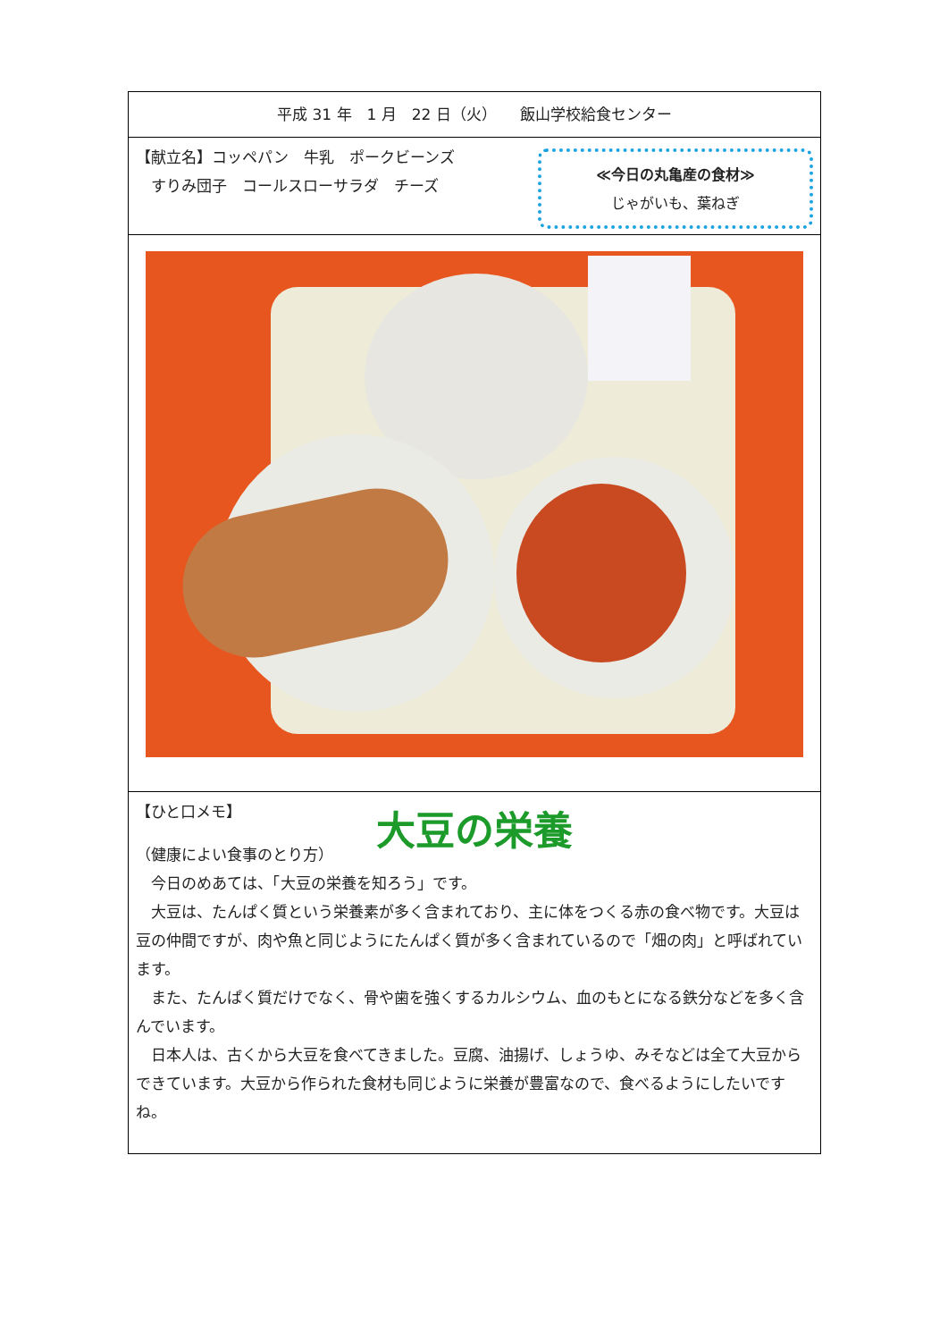平成 31 年　1 月　22 日（火）　　飯山学校給食センター
【献立名】コッペパン　牛乳　ポークビーンズ
　すりみ団子　コールスローサラダ　チーズ
≪今日の丸亀産の食材≫
じゃがいも、葉ねぎ
【ひと口メモ】
大豆の栄養
（健康によい食事のとり方）
　今日のめあては、「大豆の栄養を知ろう」です。
　大豆は、たんぱく質という栄養素が多く含まれており、主に体をつくる赤の食べ物です。大豆は豆の仲間ですが、肉や魚と同じようにたんぱく質が多く含まれているので「畑の肉」と呼ばれています。
　また、たんぱく質だけでなく、骨や歯を強くするカルシウム、血のもとになる鉄分などを多く含んでいます。
　日本人は、古くから大豆を食べてきました。豆腐、油揚げ、しょうゆ、みそなどは全て大豆からできています。大豆から作られた食材も同じように栄養が豊富なので、食べるようにしたいですね。